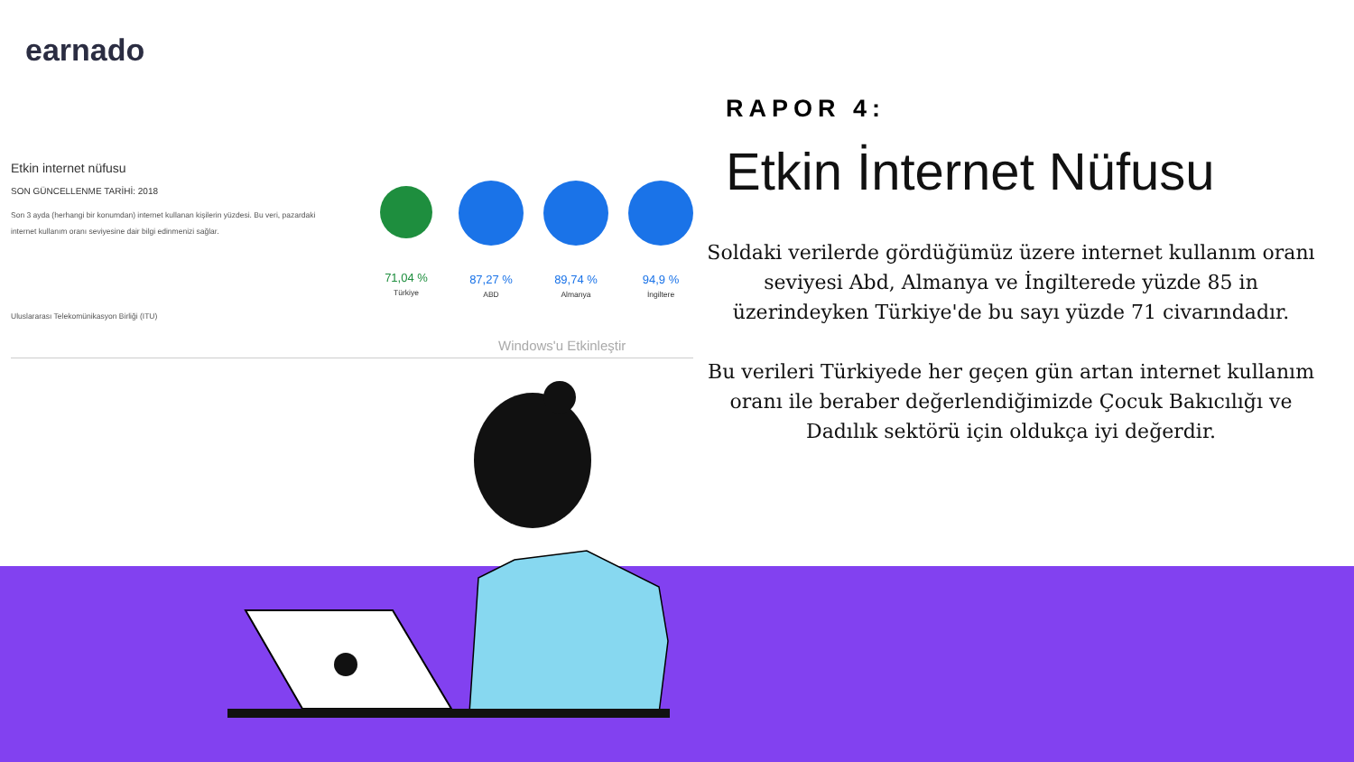earnado
Etkin internet nüfusu
SON GÜNCELLENME TARİHİ: 2018
Son 3 ayda (herhangi bir konumdan) internet kullanan kişilerin yüzdesi. Bu veri, pazardaki internet kullanım oranı seviyesine dair bilgi edinmenizi sağlar.
Uluslararası Telekomünikasyon Birliği (ITU)
71,04 %
Türkiye
87,27 %
ABD
89,74 %
Almanya
94,9 %
İngiltere
Windows'u Etkinleştir
RAPOR 4:
Etkin İnternet Nüfusu
Soldaki verilerde gördüğümüz üzere internet kullanım oranı seviyesi Abd, Almanya ve İngilterede yüzde 85 in üzerindeyken Türkiye'de bu sayı yüzde 71 civarındadır.
Bu verileri Türkiyede her geçen gün artan internet kullanım oranı ile beraber değerlendiğimizde Çocuk Bakıcılığı ve Dadılık sektörü için oldukça iyi değerdir.